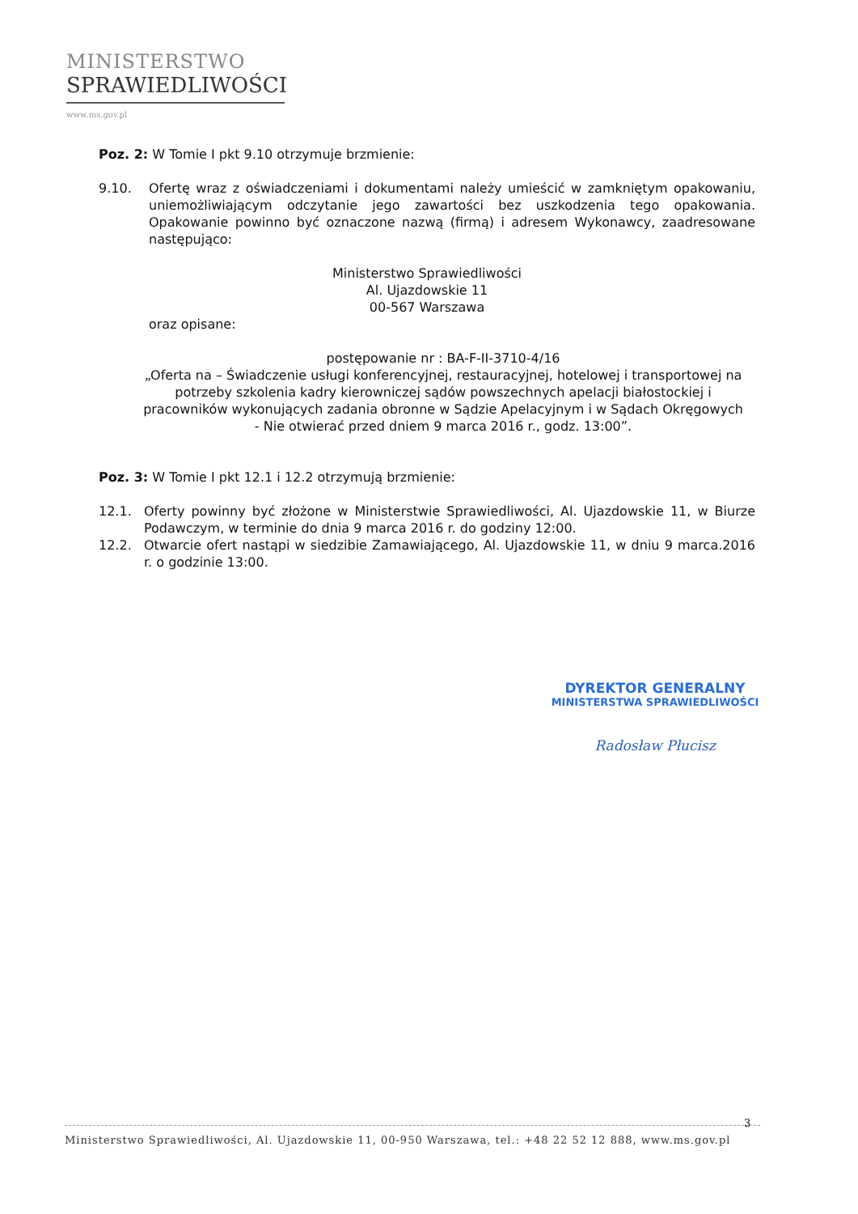MINISTERSTWO
SPRAWIEDLIWOŚCI
www.ms.gov.pl
Poz. 2: W Tomie I pkt 9.10 otrzymuje brzmienie:
9.10. Ofertę wraz z oświadczeniami i dokumentami należy umieścić w zamkniętym opakowaniu, uniemożliwiającym odczytanie jego zawartości bez uszkodzenia tego opakowania. Opakowanie powinno być oznaczone nazwą (firmą) i adresem Wykonawcy, zaadresowane następująco:
Ministerstwo Sprawiedliwości
Al. Ujazdowskie 11
00-567 Warszawa
oraz opisane:
postępowanie nr : BA-F-II-3710-4/16
„Oferta na – Świadczenie usługi konferencyjnej, restauracyjnej, hotelowej i transportowej na potrzeby szkolenia kadry kierowniczej sądów powszechnych apelacji białostockiej i pracowników wykonujących zadania obronne w Sądzie Apelacyjnym i w Sądach Okręgowych
- Nie otwierać przed dniem 9 marca 2016 r., godz. 13:00”.
Poz. 3: W Tomie I pkt 12.1 i 12.2 otrzymują brzmienie:
12.1. Oferty powinny być złożone w Ministerstwie Sprawiedliwości, Al. Ujazdowskie 11, w Biurze Podawczym, w terminie do dnia 9 marca 2016 r. do godziny 12:00.
12.2. Otwarcie ofert nastąpi w siedzibie Zamawiającego, Al. Ujazdowskie 11, w dniu 9 marca.2016 r. o godzinie 13:00.
DYREKTOR GENERALNY
MINISTERSTWA SPRAWIEDLIWOŚCI
Radosław Płucisz
3
Ministerstwo Sprawiedliwości, Al. Ujazdowskie 11, 00-950 Warszawa, tel.: +48 22 52 12 888, www.ms.gov.pl